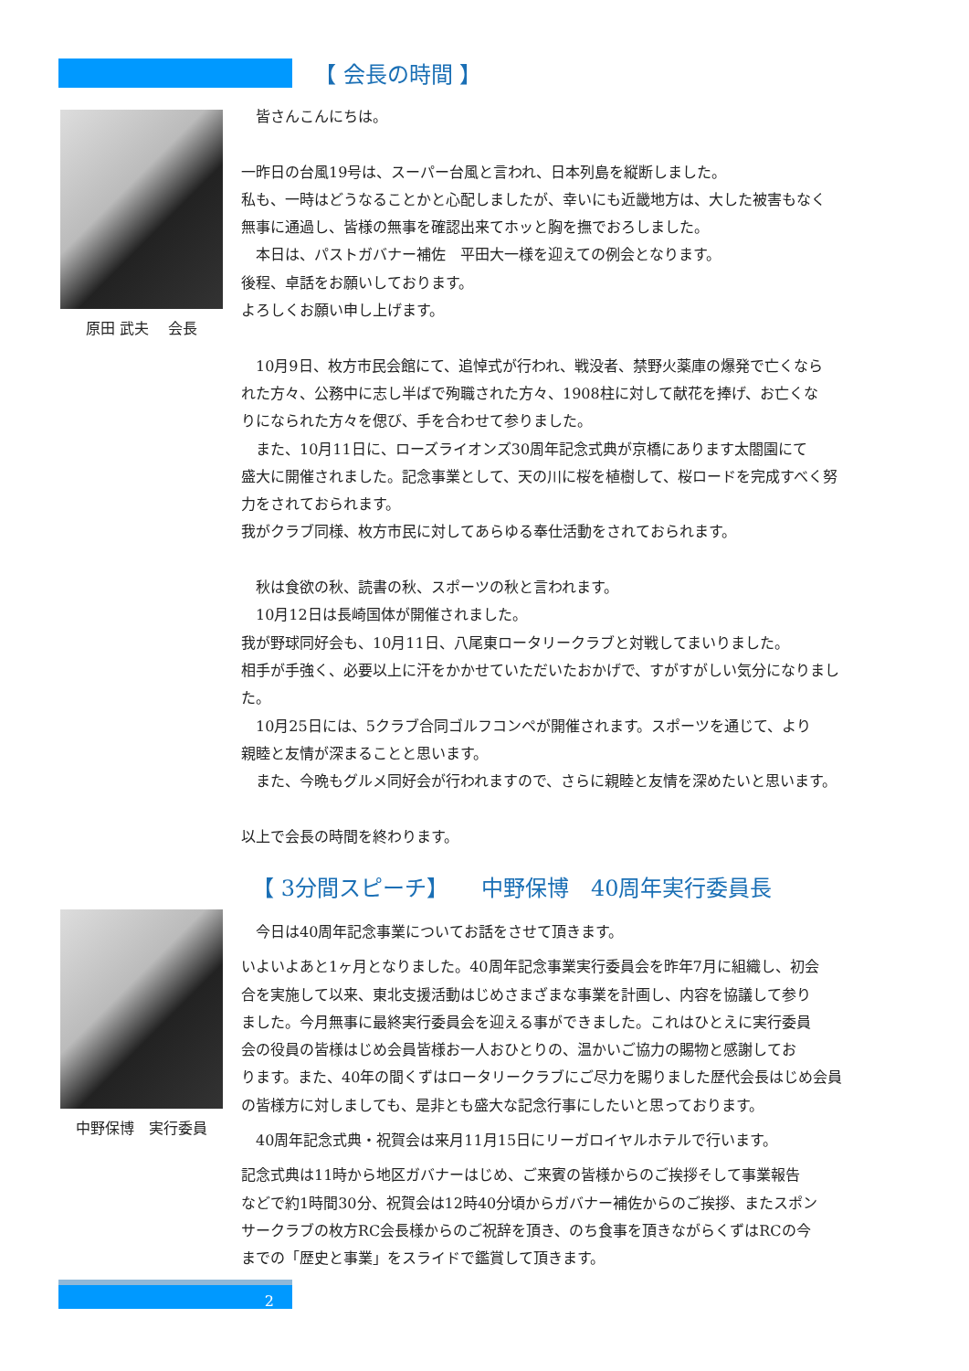【 会長の時間 】
原田 武夫　 会長
　皆さんこんにちは。
一昨日の台風19号は、スーパー台風と言われ、日本列島を縦断しました。
私も、一時はどうなることかと心配しましたが、幸いにも近畿地方は、大した被害もなく
無事に通過し、皆様の無事を確認出来てホッと胸を撫でおろしました。
　本日は、パストガバナー補佐　平田大一様を迎えての例会となります。
後程、卓話をお願いしております。
よろしくお願い申し上げます。
　10月9日、枚方市民会館にて、追悼式が行われ、戦没者、禁野火薬庫の爆発で亡くなら
れた方々、公務中に志し半ばで殉職された方々、1908柱に対して献花を捧げ、お亡くな
りになられた方々を偲び、手を合わせて参りました。
　また、10月11日に、ローズライオンズ30周年記念式典が京橋にあります太閤園にて
盛大に開催されました。記念事業として、天の川に桜を植樹して、桜ロードを完成すべく努
力をされておられます。
我がクラブ同様、枚方市民に対してあらゆる奉仕活動をされておられます。
　秋は食欲の秋、読書の秋、スポーツの秋と言われます。
　10月12日は長崎国体が開催されました。
我が野球同好会も、10月11日、八尾東ロータリークラブと対戦してまいりました。
相手が手強く、必要以上に汗をかかせていただいたおかげで、すがすがしい気分になりまし
た。
　10月25日には、5クラブ合同ゴルフコンペが開催されます。スポーツを通じて、より
親睦と友情が深まることと思います。
　また、今晩もグルメ同好会が行われますので、さらに親睦と友情を深めたいと思います。
以上で会長の時間を終わります。
【 3分間スピーチ】　　中野保博　40周年実行委員長
中野保博　実行委員
　今日は40周年記念事業についてお話をさせて頂きます。
いよいよあと1ヶ月となりました。40周年記念事業実行委員会を昨年7月に組織し、初会
合を実施して以来、東北支援活動はじめさまざまな事業を計画し、内容を協議して参り
ました。今月無事に最終実行委員会を迎える事ができました。これはひとえに実行委員
会の役員の皆様はじめ会員皆様お一人おひとりの、温かいご協力の賜物と感謝してお
ります。また、40年の間くずはロータリークラブにご尽力を賜りました歴代会長はじめ会員
の皆様方に対しましても、是非とも盛大な記念行事にしたいと思っております。
　40周年記念式典・祝賀会は来月11月15日にリーガロイヤルホテルで行います。
記念式典は11時から地区ガバナーはじめ、ご来賓の皆様からのご挨拶そして事業報告
などで約1時間30分、祝賀会は12時40分頃からガバナー補佐からのご挨拶、またスポン
サークラブの枚方RC会長様からのご祝辞を頂き、のち食事を頂きながらくずはRCの今
までの「歴史と事業」をスライドで鑑賞して頂きます。
2